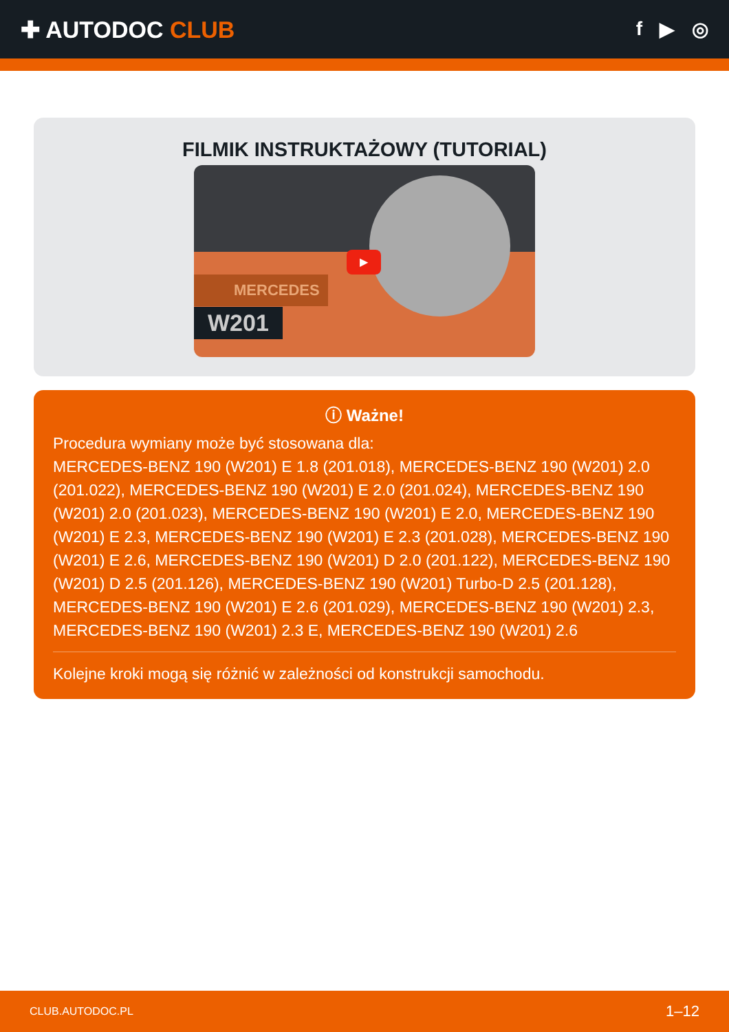✚ AUTODOC CLUB
f ▶ ◎
FILMIK INSTRUKTAŻOWY (TUTORIAL)
MERCEDES
W201
▶
ⓘ Ważne!
Procedura wymiany może być stosowana dla:
MERCEDES-BENZ 190 (W201) E 1.8 (201.018), MERCEDES-BENZ 190 (W201) 2.0 (201.022), MERCEDES-BENZ 190 (W201) E 2.0 (201.024), MERCEDES-BENZ 190 (W201) 2.0 (201.023), MERCEDES-BENZ 190 (W201) E 2.0, MERCEDES-BENZ 190 (W201) E 2.3, MERCEDES-BENZ 190 (W201) E 2.3 (201.028), MERCEDES-BENZ 190 (W201) E 2.6, MERCEDES-BENZ 190 (W201) D 2.0 (201.122), MERCEDES-BENZ 190 (W201) D 2.5 (201.126), MERCEDES-BENZ 190 (W201) Turbo-D 2.5 (201.128), MERCEDES-BENZ 190 (W201) E 2.6 (201.029), MERCEDES-BENZ 190 (W201) 2.3, MERCEDES-BENZ 190 (W201) 2.3 E, MERCEDES-BENZ 190 (W201) 2.6
Kolejne kroki mogą się różnić w zależności od konstrukcji samochodu.
CLUB.AUTODOC.PL 1–12